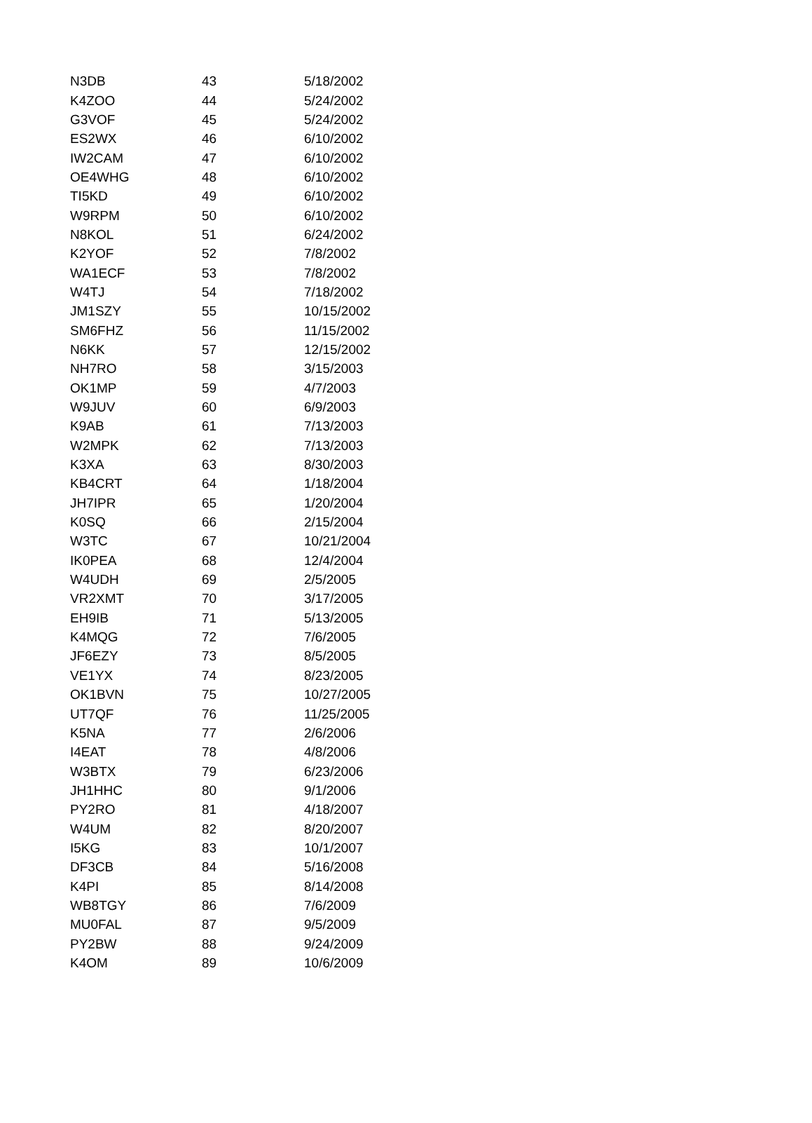| N3DB | 43 | 5/18/2002 |
| K4ZOO | 44 | 5/24/2002 |
| G3VOF | 45 | 5/24/2002 |
| ES2WX | 46 | 6/10/2002 |
| IW2CAM | 47 | 6/10/2002 |
| OE4WHG | 48 | 6/10/2002 |
| TI5KD | 49 | 6/10/2002 |
| W9RPM | 50 | 6/10/2002 |
| N8KOL | 51 | 6/24/2002 |
| K2YOF | 52 | 7/8/2002 |
| WA1ECF | 53 | 7/8/2002 |
| W4TJ | 54 | 7/18/2002 |
| JM1SZY | 55 | 10/15/2002 |
| SM6FHZ | 56 | 11/15/2002 |
| N6KK | 57 | 12/15/2002 |
| NH7RO | 58 | 3/15/2003 |
| OK1MP | 59 | 4/7/2003 |
| W9JUV | 60 | 6/9/2003 |
| K9AB | 61 | 7/13/2003 |
| W2MPK | 62 | 7/13/2003 |
| K3XA | 63 | 8/30/2003 |
| KB4CRT | 64 | 1/18/2004 |
| JH7IPR | 65 | 1/20/2004 |
| K0SQ | 66 | 2/15/2004 |
| W3TC | 67 | 10/21/2004 |
| IK0PEA | 68 | 12/4/2004 |
| W4UDH | 69 | 2/5/2005 |
| VR2XMT | 70 | 3/17/2005 |
| EH9IB | 71 | 5/13/2005 |
| K4MQG | 72 | 7/6/2005 |
| JF6EZY | 73 | 8/5/2005 |
| VE1YX | 74 | 8/23/2005 |
| OK1BVN | 75 | 10/27/2005 |
| UT7QF | 76 | 11/25/2005 |
| K5NA | 77 | 2/6/2006 |
| I4EAT | 78 | 4/8/2006 |
| W3BTX | 79 | 6/23/2006 |
| JH1HHC | 80 | 9/1/2006 |
| PY2RO | 81 | 4/18/2007 |
| W4UM | 82 | 8/20/2007 |
| I5KG | 83 | 10/1/2007 |
| DF3CB | 84 | 5/16/2008 |
| K4PI | 85 | 8/14/2008 |
| WB8TGY | 86 | 7/6/2009 |
| MU0FAL | 87 | 9/5/2009 |
| PY2BW | 88 | 9/24/2009 |
| K4OM | 89 | 10/6/2009 |